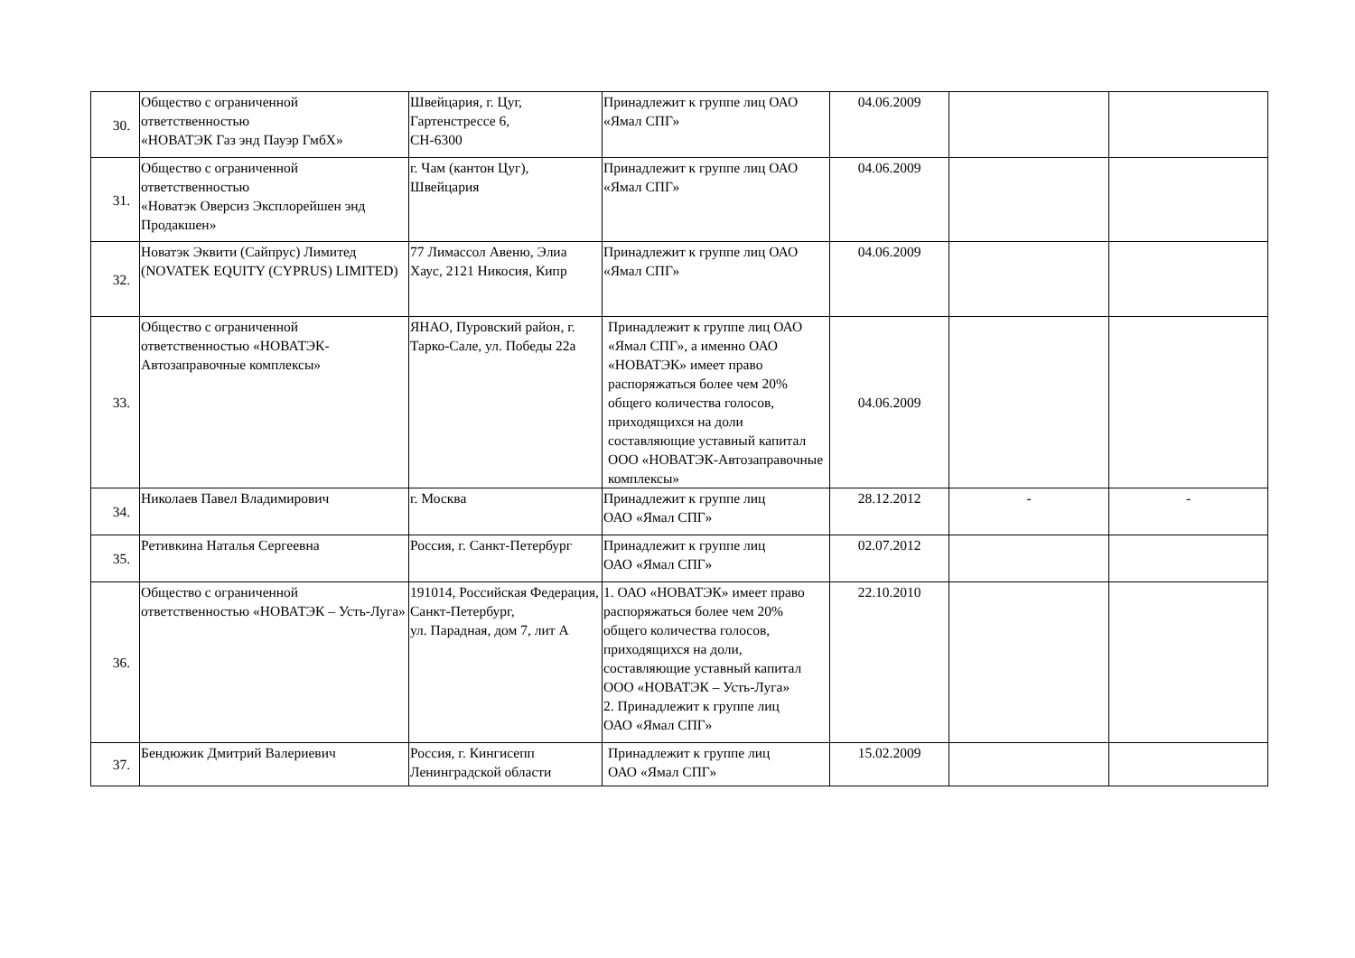| 30. | Общество с ограниченной ответственностью «НОВАТЭК Газ энд Пауэр ГмбХ» | Швейцария, г. Цуг, Гартенстрессе 6, CH-6300 | Принадлежит к группе лиц ОАО «Ямал СПГ» | 04.06.2009 | | |
| 31. | Общество с ограниченной ответственностью «Новатэк Оверсиз Эксплорейшен энд Продакшен» | г. Чам (кантон Цуг), Швейцария | Принадлежит к группе лиц ОАО «Ямал СПГ» | 04.06.2009 | | |
| 32. | Новатэк Эквити (Сайпрус) Лимитед (NOVATEK EQUITY (CYPRUS) LIMITED) | 77 Лимассол Авеню, Элиа Хаус, 2121 Никосия, Кипр | Принадлежит к группе лиц ОАО «Ямал СПГ» | 04.06.2009 | | |
| 33. | Общество с ограниченной ответственностью «НОВАТЭК-Автозаправочные комплексы» | ЯНАО, Пуровский район, г. Тарко-Сале, ул. Победы 22а | Принадлежит к группе лиц ОАО «Ямал СПГ», а именно ОАО «НОВАТЭК» имеет право распоряжаться более чем 20% общего количества голосов, приходящихся на доли составляющие уставный капитал ООО «НОВАТЭК-Автозаправочные комплексы» | 04.06.2009 | | |
| 34. | Николаев Павел Владимирович | г. Москва | Принадлежит к группе лиц ОАО «Ямал СПГ» | 28.12.2012 | - | - |
| 35. | Ретивкина Наталья Сергеевна | Россия, г. Санкт-Петербург | Принадлежит к группе лиц ОАО «Ямал СПГ» | 02.07.2012 | | |
| 36. | Общество с ограниченной ответственностью «НОВАТЭК – Усть-Луга» | 191014, Российская Федерация, Санкт-Петербург, ул. Парадная, дом 7, лит А | 1. ОАО «НОВАТЭК» имеет право распоряжаться более чем 20% общего количества голосов, приходящихся на доли, составляющие уставный капитал ООО «НОВАТЭК – Усть-Луга» 2. Принадлежит к группе лиц ОАО «Ямал СПГ» | 22.10.2010 | | |
| 37. | Бендюжик Дмитрий Валериевич | Россия, г. Кингисепп Ленинградской области | Принадлежит к группе лиц ОАО «Ямал СПГ» | 15.02.2009 | | |